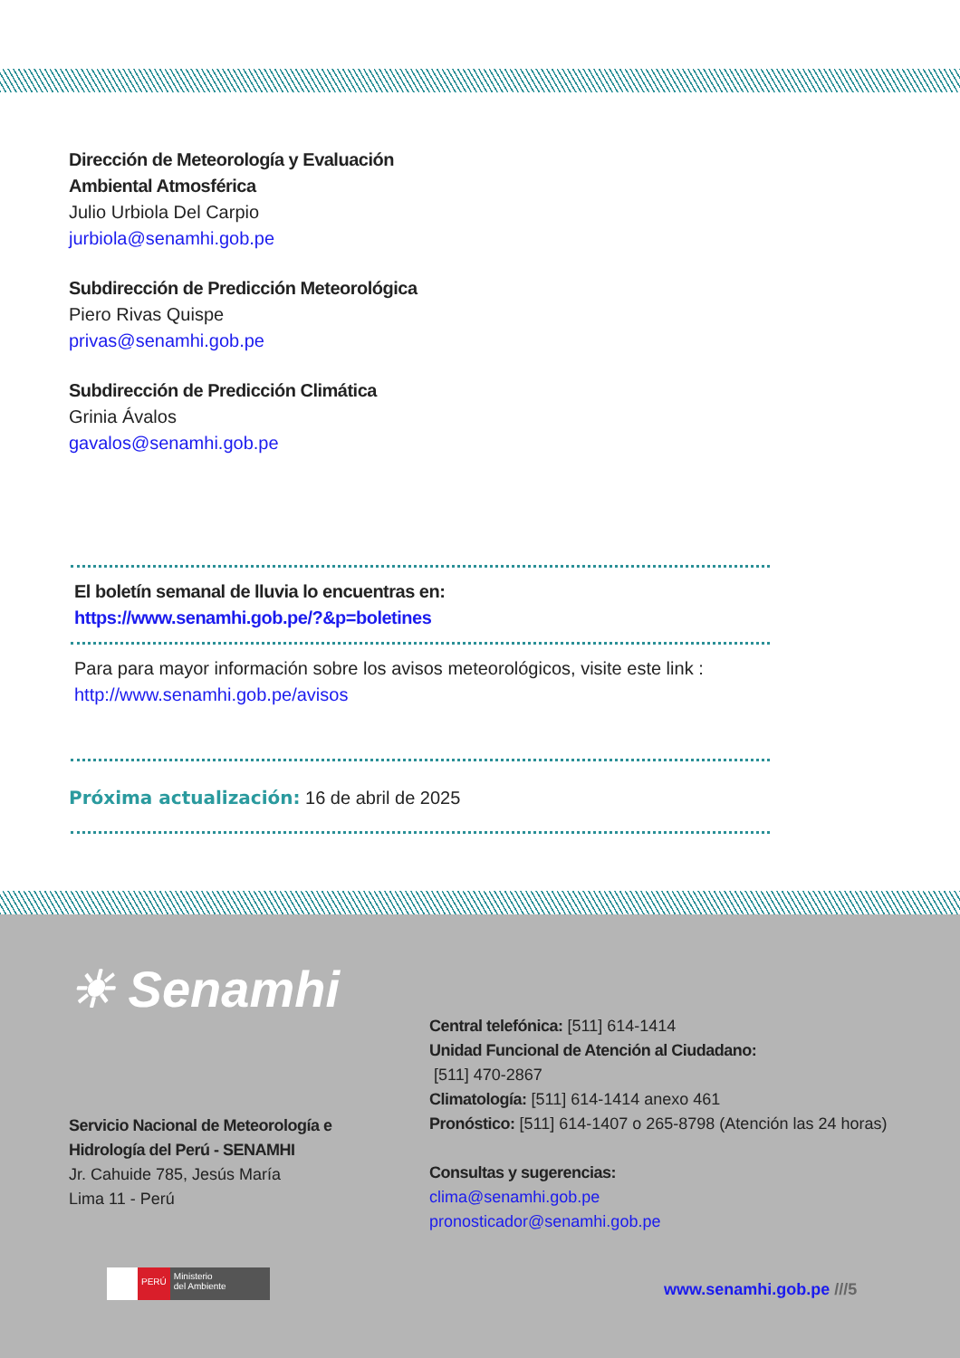Dirección de Meteorología y Evaluación
Ambiental Atmosférica
Julio Urbiola Del Carpio
jurbiola@senamhi.gob.pe
Subdirección de Predicción Meteorológica
Piero Rivas Quispe
privas@senamhi.gob.pe
Subdirección de Predicción Climática
Grinia Ávalos
gavalos@senamhi.gob.pe
El boletín semanal de lluvia lo encuentras en:
https://www.senamhi.gob.pe/?&p=boletines
Para para mayor información sobre los avisos meteorológicos, visite este link :
http://www.senamhi.gob.pe/avisos
Próxima actualización: 16 de abril de 2025
☀ Senamhi
Servicio Nacional de Meteorología e
Hidrología del Perú - SENAMHI
Jr. Cahuide 785, Jesús María
Lima 11 - Perú
Central telefónica: [511] 614-1414
Unidad Funcional de Atención al Ciudadano:
[511] 470-2867
Climatología: [511] 614-1414 anexo 461
Pronóstico: [511] 614-1407 o 265-8798 (Atención las 24 horas)
Consultas y sugerencias:
clima@senamhi.gob.pe
pronosticador@senamhi.gob.pe
PERÚ Ministerio
del Ambiente
www.senamhi.gob.pe ///5